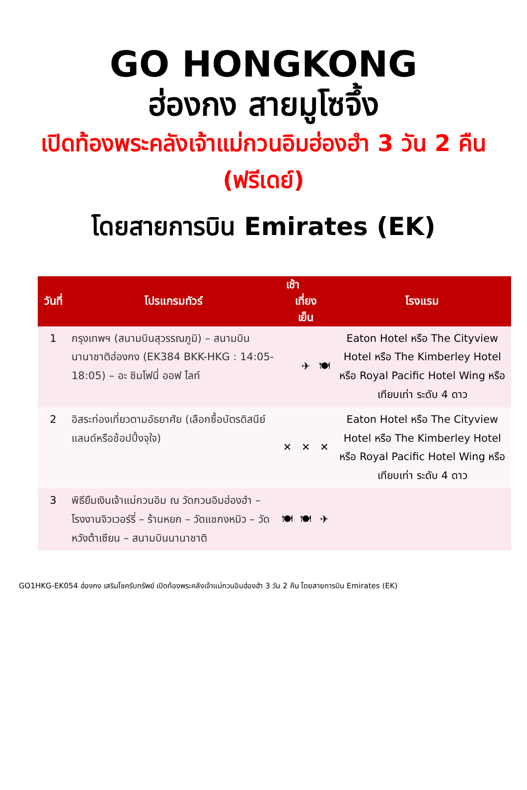GO HONGKONG
ฮ่องกง สายมูโซจึ้ง
เปิดท้องพระคลังเจ้าแม่กวนอิมฮ่องฮำ 3 วัน 2 คืน (ฟรีเดย์)
โดยสายการบิน Emirates (EK)
| วันที่ | โปรแกรมทัวร์ | เช้า เที่ยง เย็น | | | โรงแรม |
| --- | --- | --- | --- | --- | --- |
| 1 | กรุงเทพฯ (สนามบินสุวรรณภูมิ) – สนามบินนานาชาติฮ่องกง (EK384 BKK-HKG : 14:05-18:05) – อะ ซิมโฟนี่ ออฟ ไลท์ | | ✈ | 🍽 | Eaton Hotel หรือ The Cityview Hotel หรือ The Kimberley Hotel หรือ Royal Pacific Hotel Wing หรือเทียบเท่า ระดับ 4 ดาว |
| 2 | อิสระท่องเที่ยวตามอัธยาศัย (เลือกซื้อบัตรดิสนีย์แลนด์หรือช้อปปิ้งจุใจ) | ✕ | ✕ | ✕ | Eaton Hotel หรือ The Cityview Hotel หรือ The Kimberley Hotel หรือ Royal Pacific Hotel Wing หรือเทียบเท่า ระดับ 4 ดาว |
| 3 | พิธียืมเงินเจ้าแม่กวนอิม ณ วัดกวนอิมฮ่องฮำ – โรงงานจิวเวอร์รี่ – ร้านหยก – วัดแชกงหมิว – วัดหวังต้าเซียน – สนามบินนานาชาติ | 🍽 | 🍽 | ✈ | |
GO1HKG-EK054 ฮ่องกง เสริมโชครับทรัพย์ เปิดท้องพระคลังเจ้าแม่กวนอิมฮ่องฮำ 3 วัน 2 คืน โดยสายการบิน Emirates (EK)